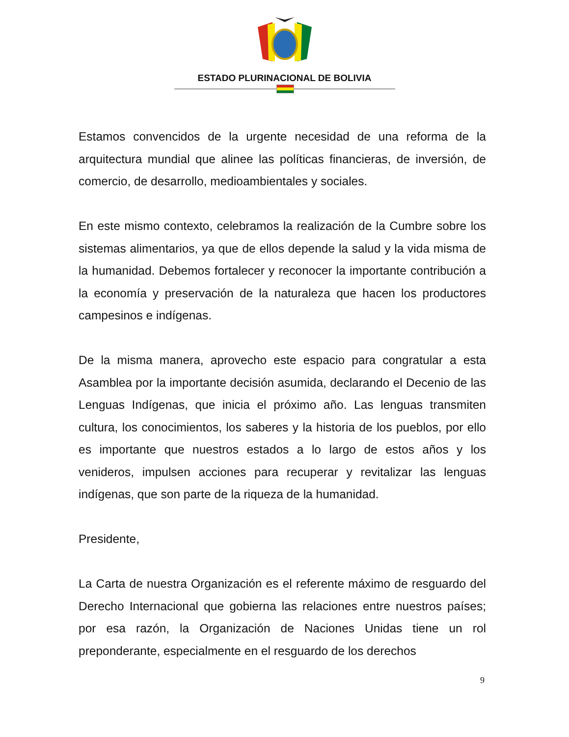ESTADO PLURINACIONAL DE BOLIVIA
Estamos convencidos de la urgente necesidad de una reforma de la arquitectura mundial que alinee las políticas financieras, de inversión, de comercio, de desarrollo, medioambientales y sociales.
En este mismo contexto, celebramos la realización de la Cumbre sobre los sistemas alimentarios, ya que de ellos depende la salud y la vida misma de la humanidad. Debemos fortalecer y reconocer la importante contribución a la economía y preservación de la naturaleza que hacen los productores campesinos e indígenas.
De la misma manera, aprovecho este espacio para congratular a esta Asamblea por la importante decisión asumida, declarando el Decenio de las Lenguas Indígenas, que inicia el próximo año. Las lenguas transmiten cultura, los conocimientos, los saberes y la historia de los pueblos, por ello es importante que nuestros estados a lo largo de estos años y los venideros, impulsen acciones para recuperar y revitalizar las lenguas indígenas, que son parte de la riqueza de la humanidad.
Presidente,
La Carta de nuestra Organización es el referente máximo de resguardo del Derecho Internacional que gobierna las relaciones entre nuestros países; por esa razón, la Organización de Naciones Unidas tiene un rol preponderante, especialmente en el resguardo de los derechos
9